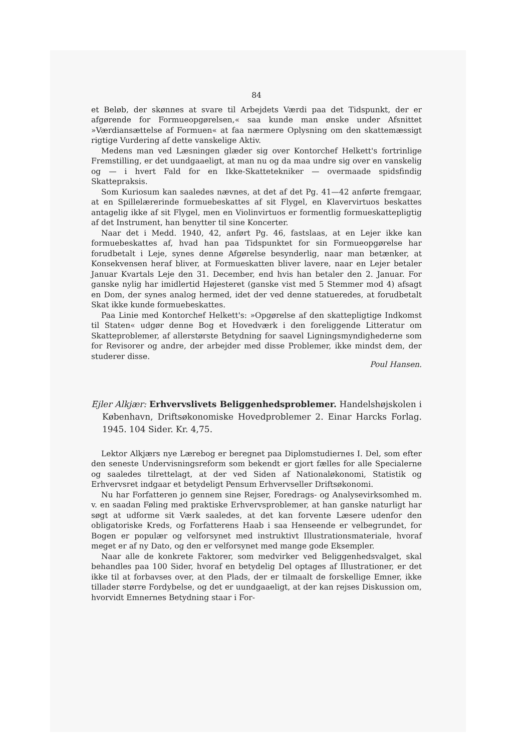84
et Beløb, der skønnes at svare til Arbejdets Værdi paa det Tidspunkt, der er afgørende for Formueopgørelsen,« saa kunde man ønske under Afsnittet »Værdiansættelse af Formuen« at faa nærmere Oplysning om den skattemæssigt rigtige Vurdering af dette vanskelige Aktiv.
Medens man ved Læsningen glæder sig over Kontorchef Helkett's fortrinlige Fremstilling, er det uundgaaeligt, at man nu og da maa undre sig over en vanskelig og — i hvert Fald for en Ikke-Skattetekniker — overmaade spidsfindig Skattepraksis.
Som Kuriosum kan saaledes nævnes, at det af det Pg. 41—42 anførte fremgaar, at en Spillelærerinde formuebeskattes af sit Flygel, en Klavervirtuos beskattes antagelig ikke af sit Flygel, men en Violinvirtuos er formentlig formueskattepligtig af det Instrument, han benytter til sine Koncerter.
Naar det i Medd. 1940, 42, anført Pg. 46, fastslaas, at en Lejer ikke kan formuebeskattes af, hvad han paa Tidspunktet for sin Formueopgørelse har forudbetalt i Leje, synes denne Afgørelse besynderlig, naar man betænker, at Konsekvensen heraf bliver, at Formueskatten bliver lavere, naar en Lejer betaler Januar Kvartals Leje den 31. December, end hvis han betaler den 2. Januar. For ganske nylig har imidlertid Højesteret (ganske vist med 5 Stemmer mod 4) afsagt en Dom, der synes analog hermed, idet der ved denne statueredes, at forudbetalt Skat ikke kunde formuebeskattes.
Paa Linie med Kontorchef Helkett's: »Opgørelse af den skattepligtige Indkomst til Staten« udgør denne Bog et Hovedværk i den foreliggende Litteratur om Skatteproblemer, af allerstørste Betydning for saavel Ligningsmyndighederne som for Revisorer og andre, der arbejder med disse Problemer, ikke mindst dem, der studerer disse.
Poul Hansen.
Ejler Alkjær: Erhvervslivets Beliggenhedsproblemer. Handelshøjskolen i København, Driftsøkonomiske Hovedproblemer 2. Einar Harcks Forlag. 1945. 104 Sider. Kr. 4,75.
Lektor Alkjærs nye Lærebog er beregnet paa Diplomstudiernes I. Del, som efter den seneste Undervisningsreform som bekendt er gjort fælles for alle Specialerne og saaledes tilrettelagt, at der ved Siden af Nationaløkonomi, Statistik og Erhvervsret indgaar et betydeligt Pensum Erhvervseller Driftsøkonomi.
Nu har Forfatteren jo gennem sine Rejser, Foredrags- og Analysevirksomhed m. v. en saadan Føling med praktiske Erhvervsproblemer, at han ganske naturligt har søgt at udforme sit Værk saaledes, at det kan forvente Læsere udenfor den obligatoriske Kreds, og Forfatterens Haab i saa Henseende er velbegrundet, for Bogen er populær og velforsynet med instruktivt Illustrationsmateriale, hvoraf meget er af ny Dato, og den er velforsynet med mange gode Eksempler.
Naar alle de konkrete Faktorer, som medvirker ved Beliggenhedsvalget, skal behandles paa 100 Sider, hvoraf en betydelig Del optages af Illustrationer, er det ikke til at forbavses over, at den Plads, der er tilmaalt de forskellige Emner, ikke tillader større Fordybelse, og det er uundgaaeligt, at der kan rejses Diskussion om, hvorvidt Emnernes Betydning staar i For-